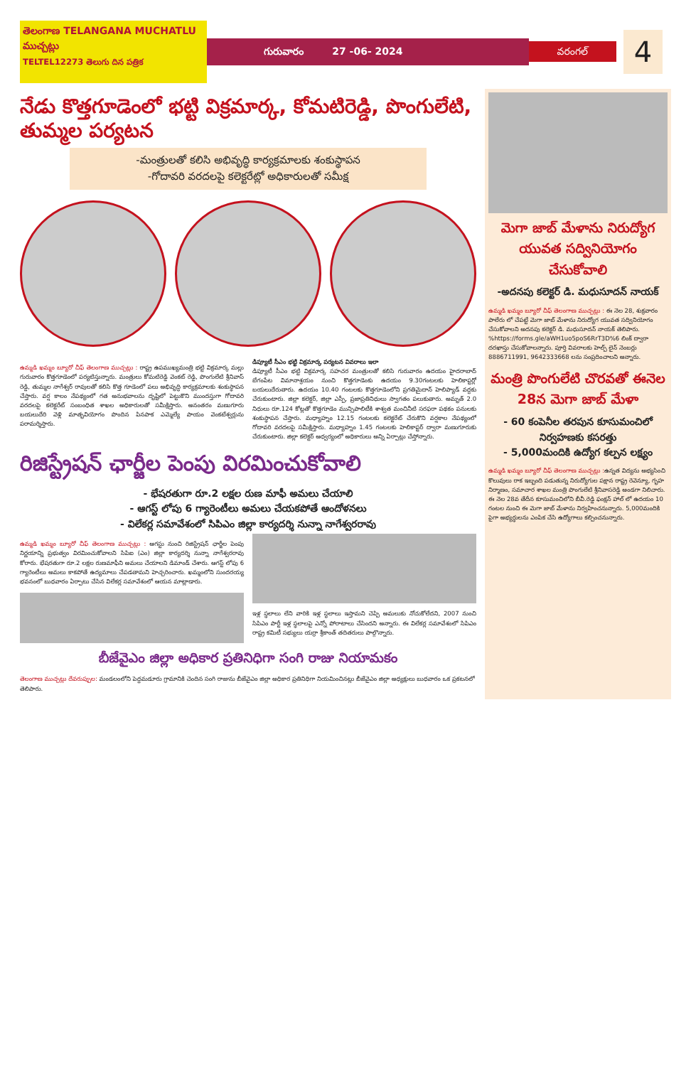తెలంగాణ TELANGANA MUCHATLU
ముచ్చట్లు
TELTEL12273 తెలుగు దిన పత్రిక
గురువారం 27 -06- 2024
వరంగల్
4
నేడు కొత్తగూడెంలో భట్టి విక్రమార్క, కోమటిరెడ్డి, పొంగులేటి, తుమ్మల పర్యటన
-మంత్రులతో కలిసి అభివృద్ధి కార్యక్రమాలకు శంకుస్థాపన
-గోదావరి వరదలపై కలెక్టరేట్లో అధికారులతో సమీక్ష
ఉమ్మడి ఖమ్మం బ్యూరో చీఫ్ తెలంగాణ ముచ్చట్లు : రాష్ట్ర ఉపముఖ్యమంత్రి భట్టి విక్రమార్క మల్లు గురువారం కొత్తగూడెంలో పర్యటిస్తున్నారు. మంత్రులు కోమటిరెడ్డి వెంకట్ రెడ్డి, పొంగులేటి శ్రీనివాస్ రెడ్డి, తుమ్మల నాగేశ్వర్ రావులతో కలిసి కొత్త గూడెంలో పలు అభివృద్ధి కార్యక్రమాలకు శంకుస్థాపన చేస్తారు. వర్ష కాలం నేపథ్యంలో గత అనుభవాలను దృష్టిలో పెట్టుకొని ముందస్తుగా గోదావరి వరదలపై కలెక్టరేట్ సంబంధిత శాఖల అధికారులతో సమీక్షిస్తారు. అనంతరం మణుగూరు బయలుదేరి వెళ్లి మాతృవియోగం పొందిన పినపాక ఎమ్మెల్యే పాయం వెంకటేశ్వర్లును పరామర్శిస్తారు.
డిప్యూటీ సీఎం భట్టి విక్రమార్క పర్యటన వివరాలు ఇలా
డిప్యూటీ సీఎం భట్టి విక్రమార్క సహచర మంత్రులతో కలిసి గురువారం ఉదయం హైదరాబాద్ బేగంపేట విమానాశ్రయం నుంచి కొత్తగూడెంకు ఉదయం 9.30గంటలకు హెలికాప్టర్లో బయలుదేరుతారు. ఉదయం 10.40 గంటలకు కొత్తగూడెంలోని ప్రగతిమైదాన్ హెలిప్యాడ్ వద్దకు చేరుకుంటారు. జిల్లా కలెక్టర్, జిల్లా ఎస్పీ, ప్రజాప్రతినిధులు స్వాగతం పలుకుతారు. అమృత్ 2.0 నిధులు రూ.124 కోట్లతో కొత్తగూడెం మున్సిపాలిటీకి శాశ్వత మంచినీటి సరఫరా పథకం పనులకు శంకుస్థాపన చేస్తారు. మధ్యాహ్నం 12.15 గంటలకు కలెక్టరేట్ చేరుకొని వర్షకాల నేపథ్యంలో గోదావరి వరదలపై సమీక్షిస్తారు. మధ్యాహ్నం 1.45 గంటలకు హెలికాప్టర్ ద్వారా మణుగూరుకు చేరుకుంటారు. జిల్లా కలెక్టర్ ఆధ్వర్యంలో అధికారులు అన్ని ఏర్పాట్లు చేస్తోన్నారు.
రిజిస్ట్రేషన్ ఛార్జీల పెంపు విరమించుకోవాలి
- భేషరతుగా రూ.2 లక్షల రుణ మాఫీ అమలు చేయాలి
- ఆగస్ట్ లోపు 6 గ్యారెంటీలు అమలు చేయకపోతే ఆందోళనలు
- విలేకర్ల సమావేశంలో సిపిఎం జిల్లా కార్యదర్శి నున్నా నాగేశ్వరరావు
ఉమ్మడి ఖమ్మం బ్యూరో చీఫ్ తెలంగాణ ముచ్చట్లు : ఆగస్టు నుంచి రిజిస్ట్రేషన్ ఛార్జీల పెంపు నిర్ణయాన్ని ప్రభుత్వం విరమించుకోవాలని సిపిఐ (ఎం) జిల్లా కార్యదర్శి నున్నా నాగేశ్వరరావు కోరారు. భేషరతుగా రూ.2 లక్షల రుణమాఫీని అమలు చేయాలని డిమాండ్ చేశారు. ఆగస్ట్ లోపు 6 గ్యారెంటీలు అమలు కాకపోతే ఉద్యమాలు చేపడతామని హెచ్చరించారు. ఖమ్మంలోని సుందరయ్య భవనంలో బుధవారం ఏర్పాటు చేసిన విలేకర్ల సమావేశంలో ఆయన మాట్లాడారు.
ఇళ్ల స్థలాలు లేని వారికి ఇళ్ల స్థలాలు ఇస్తామని చెప్పి అమలుకు నోచుకోలేదని, 2007 నుంచి సిపిఎం పార్టీ ఇళ్ల స్థలాలపై ఎన్నో పోరాటాలు చేసిందని అన్నారు. ఈ విలేకర్ల సమావేశంలో సిపిఎం రాష్ట్ర కమిటీ సభ్యులు యర్రా శ్రీకాంత్ తదితరులు పాల్గొన్నారు.
బీజేవైఎం జిల్లా అధికార ప్రతినిధిగా సంగి రాజు నియామకం
తెలంగాణ ముచ్చట్లు దేవరుప్పుల: మండలంలోని పెద్దమడూరు గ్రామానికి చెందిన సంగి రాజును బీజేవైఎం జిల్లా అధికార ప్రతినిధిగా నియమించినట్లు బీజేవైఎం జిల్లా అధ్యక్షులు బుధవారం ఒక ప్రకటనలో తెలిపారు.
మెగా జాబ్ మేళాను నిరుద్యోగ యువత సద్వినియోగం చేసుకోవాలి
-అదనపు కలెక్టర్ డి. మధుసూదన్ నాయక్
ఉమ్మడి ఖమ్మం బ్యూరో చీఫ్ తెలంగాణ ముచ్చట్లు : ఈ నెల 28, శుక్రవారం పాలేరు లో చేపట్టే మెగా జాబ్ మేళాను నిరుద్యోగ యువత సద్వినియోగం చేసుకోవాలని అదనపు కలెక్టర్ డి. మధుసూదన్ నాయక్ తెలిపారు. %https://forms.gle/aWH1uo5poS6RrT3D%6 లింక్ ద్వారా దరఖాస్తు చేసుకోవాలన్నారు. పూర్తి వివరాలకు హెల్ప్ లైన్ నెంబర్లు 8886711991, 9642333668 లను సంప్రదించాలని అన్నారు.
మంత్రి పొంగులేటి చొరవతో ఈనెల 28న మెగా జాబ్ మేళా
- 60 కంపెనీల తరపున కూసుమంచిలో నిర్వహణకు కసరత్తు
- 5,000మందికి ఉద్యోగ కల్పన లక్ష్యం
ఉమ్మడి ఖమ్మం బ్యూరో చీఫ్ తెలంగాణ ముచ్చట్లు : ఉన్నత విద్యను అభ్యసించి కొలువులు రాక ఇబ్బంది పడుతున్న నిరుద్యోగుల పక్షాన రాష్ట్ర రెవెన్యూ, గృహ నిర్మాణం, సమాచార శాఖల మంత్రి పొంగులేటి శ్రీనివాసరెడ్డి అండగా నిలిచారు. ఈ నెల 28వ తేదీన కూసుమంచిలోని బీవీ.రెడ్డి ఫంక్షన్ హాల్ లో ఉదయం 10 గంటల నుంచి ఈ మెగా జాబ్ మేళాను నిర్వహించనున్నారు. 5,000మందికి పైగా అభ్యర్థులను ఎంపిక చేసి ఉద్యోగాలు కల్పించనున్నారు.